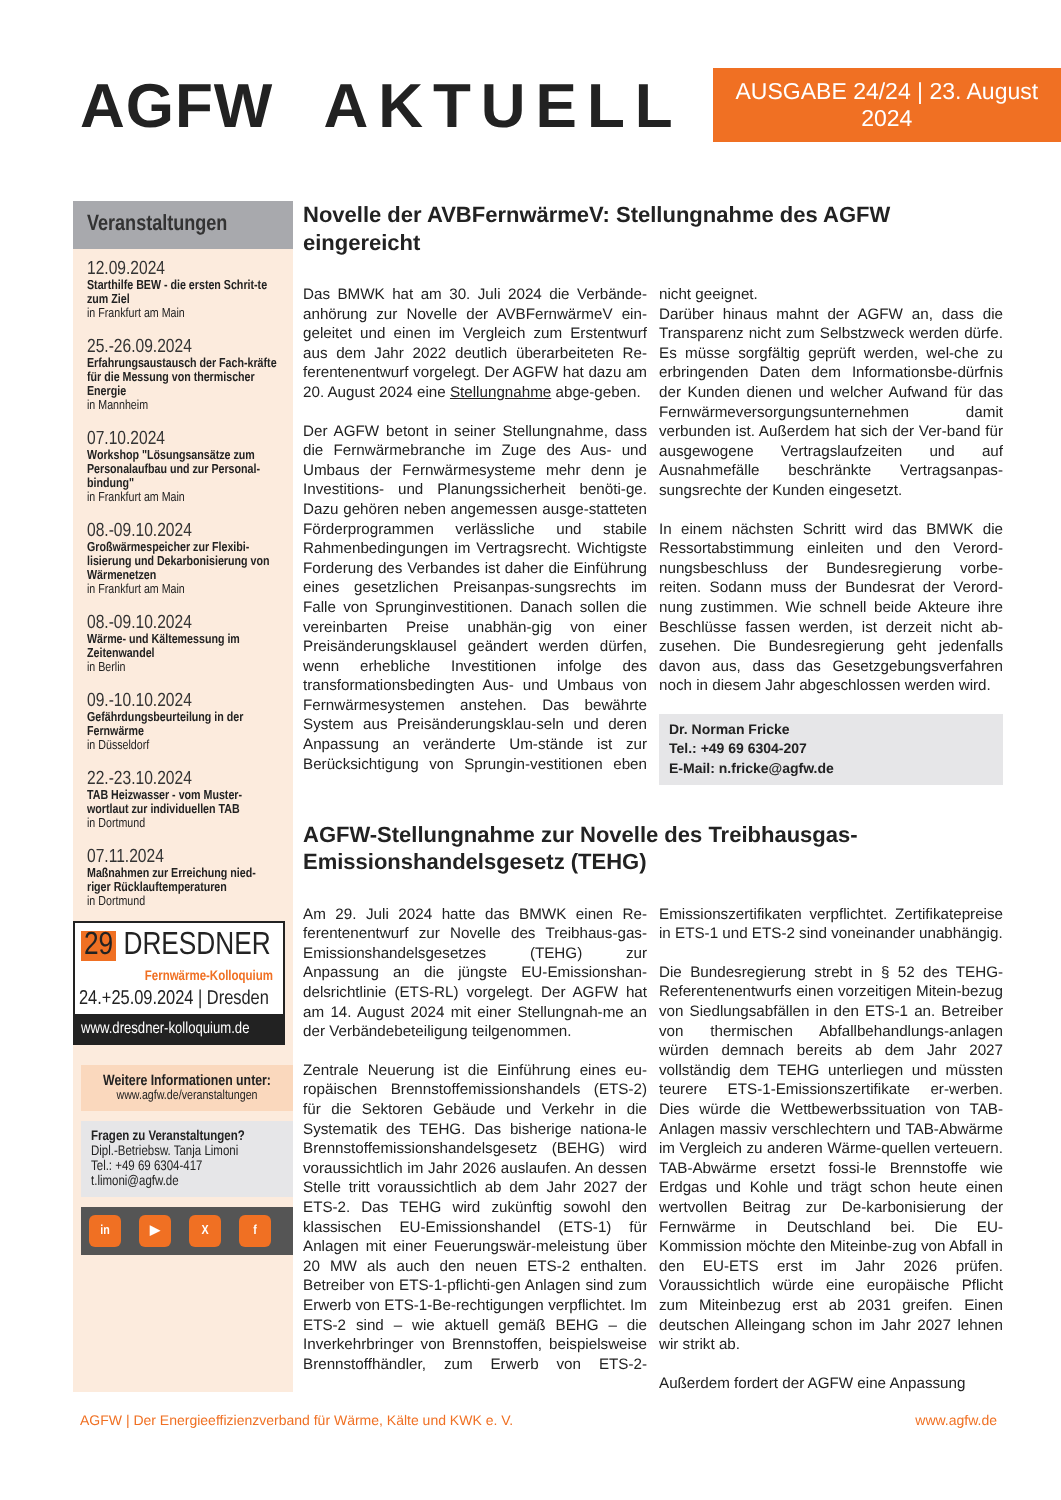AGFW AKTUELL
AUSGABE 24/24 | 23. August 2024
Veranstaltungen
12.09.2024
Starthilfe BEW - die ersten Schrit-te zum Ziel
in Frankfurt am Main
25.-26.09.2024
Erfahrungsaustausch der Fach-kräfte für die Messung von thermischer Energie
in Mannheim
07.10.2024
Workshop "Lösungsansätze zum Personalaufbau und zur Personal-bindung"
in Frankfurt am Main
08.-09.10.2024
Großwärmespeicher zur Flexibi-lisierung und Dekarbonisierung von Wärmenetzen
in Frankfurt am Main
08.-09.10.2024
Wärme- und Kältemessung im Zeitenwandel
in Berlin
09.-10.10.2024
Gefährdungsbeurteilung in der Fernwärme
in Düsseldorf
22.-23.10.2024
TAB Heizwasser - vom Muster-wortlaut zur individuellen TAB
in Dortmund
07.11.2024
Maßnahmen zur Erreichung nied-riger Rücklauftemperaturen
in Dortmund
29 DRESDNER
Fernwärme-Kolloquium
24.+25.09.2024 | Dresden
www.dresdner-kolloquium.de
Weitere Informationen unter:
www.agfw.de/veranstaltungen
Fragen zu Veranstaltungen?
Dipl.-Betriebsw. Tanja Limoni
Tel.: +49 69 6304-417
t.limoni@agfw.de
in ▶ X f
Novelle der AVBFernwärmeV: Stellungnahme des AGFW eingereicht
Das BMWK hat am 30. Juli 2024 die Verbände-anhörung zur Novelle der AVBFernwärmeV ein-geleitet und einen im Vergleich zum Erstentwurf aus dem Jahr 2022 deutlich überarbeiteten Re-ferentenentwurf vorgelegt. Der AGFW hat dazu am 20. August 2024 eine Stellungnahme abge-geben.
Der AGFW betont in seiner Stellungnahme, dass die Fernwärmebranche im Zuge des Aus- und Umbaus der Fernwärmesysteme mehr denn je Investitions- und Planungssicherheit benöti-ge. Dazu gehören neben angemessen ausge-statteten Förderprogrammen verlässliche und stabile Rahmenbedingungen im Vertragsrecht. Wichtigste Forderung des Verbandes ist daher die Einführung eines gesetzlichen Preisanpas-sungsrechts im Falle von Sprunginvestitionen. Danach sollen die vereinbarten Preise unabhän-gig von einer Preisänderungsklausel geändert werden dürfen, wenn erhebliche Investitionen infolge des transformationsbedingten Aus- und Umbaus von Fernwärmesystemen anstehen. Das bewährte System aus Preisänderungsklau-seln und deren Anpassung an veränderte Um-stände ist zur Berücksichtigung von Sprungin-vestitionen eben nicht geeignet.
Darüber hinaus mahnt der AGFW an, dass die Transparenz nicht zum Selbstzweck werden dürfe. Es müsse sorgfältig geprüft werden, wel-che zu erbringenden Daten dem Informationsbe-dürfnis der Kunden dienen und welcher Aufwand für das Fernwärmeversorgungsunternehmen damit verbunden ist. Außerdem hat sich der Ver-band für ausgewogene Vertragslaufzeiten und auf Ausnahmefälle beschränkte Vertragsanpas-sungsrechte der Kunden eingesetzt.
In einem nächsten Schritt wird das BMWK die Ressortabstimmung einleiten und den Verord-nungsbeschluss der Bundesregierung vorbe-reiten. Sodann muss der Bundesrat der Verord-nung zustimmen. Wie schnell beide Akteure ihre Beschlüsse fassen werden, ist derzeit nicht ab-zusehen. Die Bundesregierung geht jedenfalls davon aus, dass das Gesetzgebungsverfahren noch in diesem Jahr abgeschlossen werden wird.
Dr. Norman Fricke
Tel.: +49 69 6304-207
E-Mail: n.fricke@agfw.de
AGFW-Stellungnahme zur Novelle des Treibhausgas-Emissionshandelsgesetz (TEHG)
Am 29. Juli 2024 hatte das BMWK einen Re-ferentenentwurf zur Novelle des Treibhaus-gas-Emissionshandelsgesetzes (TEHG) zur Anpassung an die jüngste EU-Emissionshan-delsrichtlinie (ETS-RL) vorgelegt. Der AGFW hat am 14. August 2024 mit einer Stellungnah-me an der Verbändebeteiligung teilgenommen.
Zentrale Neuerung ist die Einführung eines eu-ropäischen Brennstoffemissionshandels (ETS-2) für die Sektoren Gebäude und Verkehr in die Systematik des TEHG. Das bisherige nationa-le Brennstoffemissionshandelsgesetz (BEHG) wird voraussichtlich im Jahr 2026 auslaufen. An dessen Stelle tritt voraussichtlich ab dem Jahr 2027 der ETS-2. Das TEHG wird zukünftig sowohl den klassischen EU-Emissionshandel (ETS-1) für Anlagen mit einer Feuerungswär-meleistung über 20 MW als auch den neuen ETS-2 enthalten. Betreiber von ETS-1-pflichti-gen Anlagen sind zum Erwerb von ETS-1-Be-rechtigungen verpflichtet. Im ETS-2 sind – wie aktuell gemäß BEHG – die Inverkehrbringer von Brennstoffen, beispielsweise Brennstoffhändler, zum Erwerb von ETS-2-Emissionszertifikaten verpflichtet. Zertifikatepreise in ETS-1 und ETS-2 sind voneinander unabhängig.
Die Bundesregierung strebt in § 52 des TEHG-Referentenentwurfs einen vorzeitigen Mitein-bezug von Siedlungsabfällen in den ETS-1 an. Betreiber von thermischen Abfallbehandlungs-anlagen würden demnach bereits ab dem Jahr 2027 vollständig dem TEHG unterliegen und müssten teurere ETS-1-Emissionszertifikate er-werben. Dies würde die Wettbewerbssituation von TAB-Anlagen massiv verschlechtern und TAB-Abwärme im Vergleich zu anderen Wärme-quellen verteuern. TAB-Abwärme ersetzt fossi-le Brennstoffe wie Erdgas und Kohle und trägt schon heute einen wertvollen Beitrag zur De-karbonisierung der Fernwärme in Deutschland bei. Die EU-Kommission möchte den Miteinbe-zug von Abfall in den EU-ETS erst im Jahr 2026 prüfen. Voraussichtlich würde eine europäische Pflicht zum Miteinbezug erst ab 2031 greifen. Einen deutschen Alleingang schon im Jahr 2027 lehnen wir strikt ab.
Außerdem fordert der AGFW eine Anpassung
AGFW | Der Energieeffizienzverband für Wärme, Kälte und KWK e. V. www.agfw.de